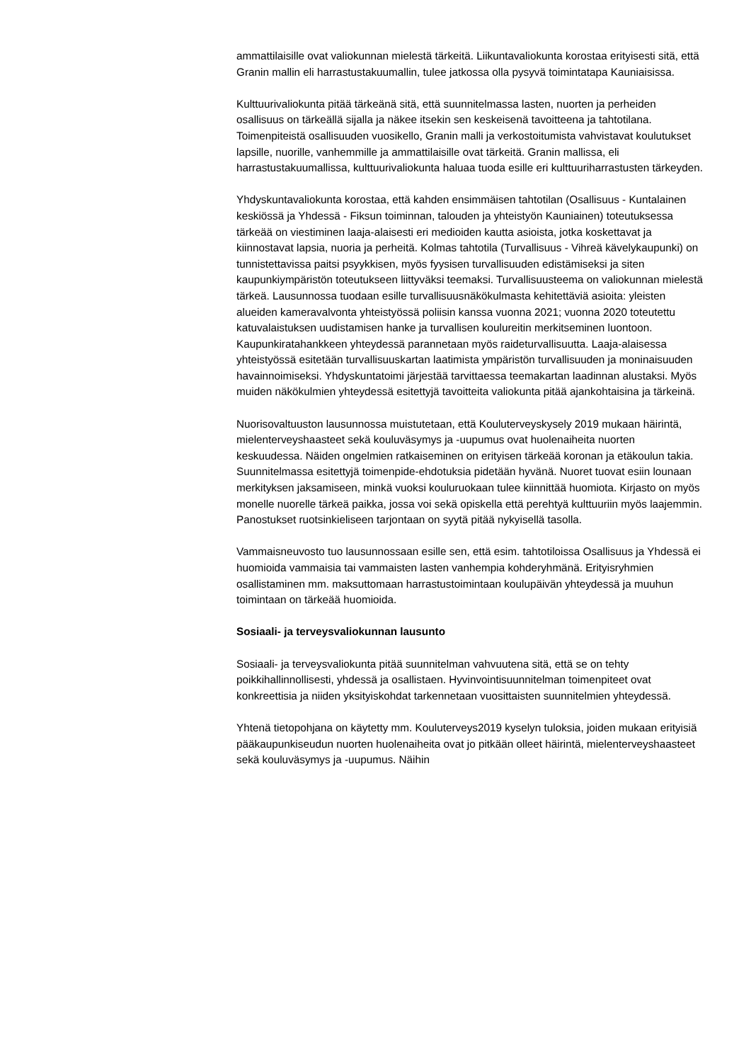ammattilaisille ovat valiokunnan mielestä tärkeitä. Liikuntavaliokunta korostaa erityisesti sitä, että Granin mallin eli harrastustakuumallin, tulee jatkossa olla pysyvä toimintatapa Kauniaisissa.
Kulttuurivaliokunta pitää tärkeänä sitä, että suunnitelmassa lasten, nuorten ja perheiden osallisuus on tärkeällä sijalla ja näkee itsekin sen keskeisenä tavoitteena ja tahtotilana. Toimenpiteistä osallisuuden vuosikello, Granin malli ja verkostoitumista vahvistavat koulutukset lapsille, nuorille, vanhemmille ja ammattilaisille ovat tärkeitä. Granin mallissa, eli harrastustakuumallissa, kulttuurivaliokunta haluaa tuoda esille eri kulttuuriharrastusten tärkeyden.
Yhdyskuntavaliokunta korostaa, että kahden ensimmäisen tahtotilan (Osallisuus - Kuntalainen keskiössä ja Yhdessä - Fiksun toiminnan, talouden ja yhteistyön Kauniainen) toteutuksessa tärkeää on viestiminen laaja-alaisesti eri medioiden kautta asioista, jotka koskettavat ja kiinnostavat lapsia, nuoria ja perheitä. Kolmas tahtotila (Turvallisuus - Vihreä kävelykaupunki) on tunnistettavissa paitsi psyykkisen, myös fyysisen turvallisuuden edistämiseksi ja siten kaupunkiympäristön toteutukseen liittyväksi teemaksi. Turvallisuusteema on valiokunnan mielestä tärkeä. Lausunnossa tuodaan esille turvallisuusnäkökulmasta kehitettäviä asioita: yleisten alueiden kameravalvonta yhteistyössä poliisin kanssa vuonna 2021; vuonna 2020 toteutettu katuvalaistuksen uudistamisen hanke ja turvallisen koulureitin merkitseminen luontoon. Kaupunkiratahankkeen yhteydessä parannetaan myös raideturvallisuutta. Laaja-alaisessa yhteistyössä esitetään turvallisuuskartan laatimista ympäristön turvallisuuden ja moninaisuuden havainnoimiseksi. Yhdyskuntatoimi järjestää tarvittaessa teemakartan laadinnan alustaksi. Myös muiden näkökulmien yhteydessä esitettyjä tavoitteita valiokunta pitää ajankohtaisina ja tärkeinä.
Nuorisovaltuuston lausunnossa muistutetaan, että Kouluterveyskysely 2019 mukaan häirintä, mielenterveyshaasteet sekä kouluväsymys ja -uupumus ovat huolenaiheita nuorten keskuudessa. Näiden ongelmien ratkaiseminen on erityisen tärkeää koronan ja etäkoulun takia. Suunnitelmassa esitettyjä toimenpide-ehdotuksia pidetään hyvänä. Nuoret tuovat esiin lounaan merkityksen jaksamiseen, minkä vuoksi kouluruokaan tulee kiinnittää huomiota. Kirjasto on myös monelle nuorelle tärkeä paikka, jossa voi sekä opiskella että perehtyä kulttuuriin myös laajemmin. Panostukset ruotsinkieliseen tarjontaan on syytä pitää nykyisellä tasolla.
Vammaisneuvosto tuo lausunnossaan esille sen, että esim. tahtotiloissa Osallisuus ja Yhdessä ei huomioida vammaisia tai vammaisten lasten vanhempia kohderyhmänä. Erityisryhmien osallistaminen mm. maksuttomaan harrastustoimintaan koulupäivän yhteydessä ja muuhun toimintaan on tärkeää huomioida.
Sosiaali- ja terveysvaliokunnan lausunto
Sosiaali- ja terveysvaliokunta pitää suunnitelman vahvuutena sitä, että se on tehty poikkihallinnollisesti, yhdessä ja osallistaen. Hyvinvointisuunnitelman toimenpiteet ovat konkreettisia ja niiden yksityiskohdat tarkennetaan vuosittaisten suunnitelmien yhteydessä.
Yhtenä tietopohjana on käytetty mm. Kouluterveys2019 kyselyn tuloksia, joiden mukaan erityisiä pääkaupunkiseudun nuorten huolenaiheita ovat jo pitkään olleet häirintä, mielenterveyshaasteet sekä kouluväsymys ja -uupumus. Näihin